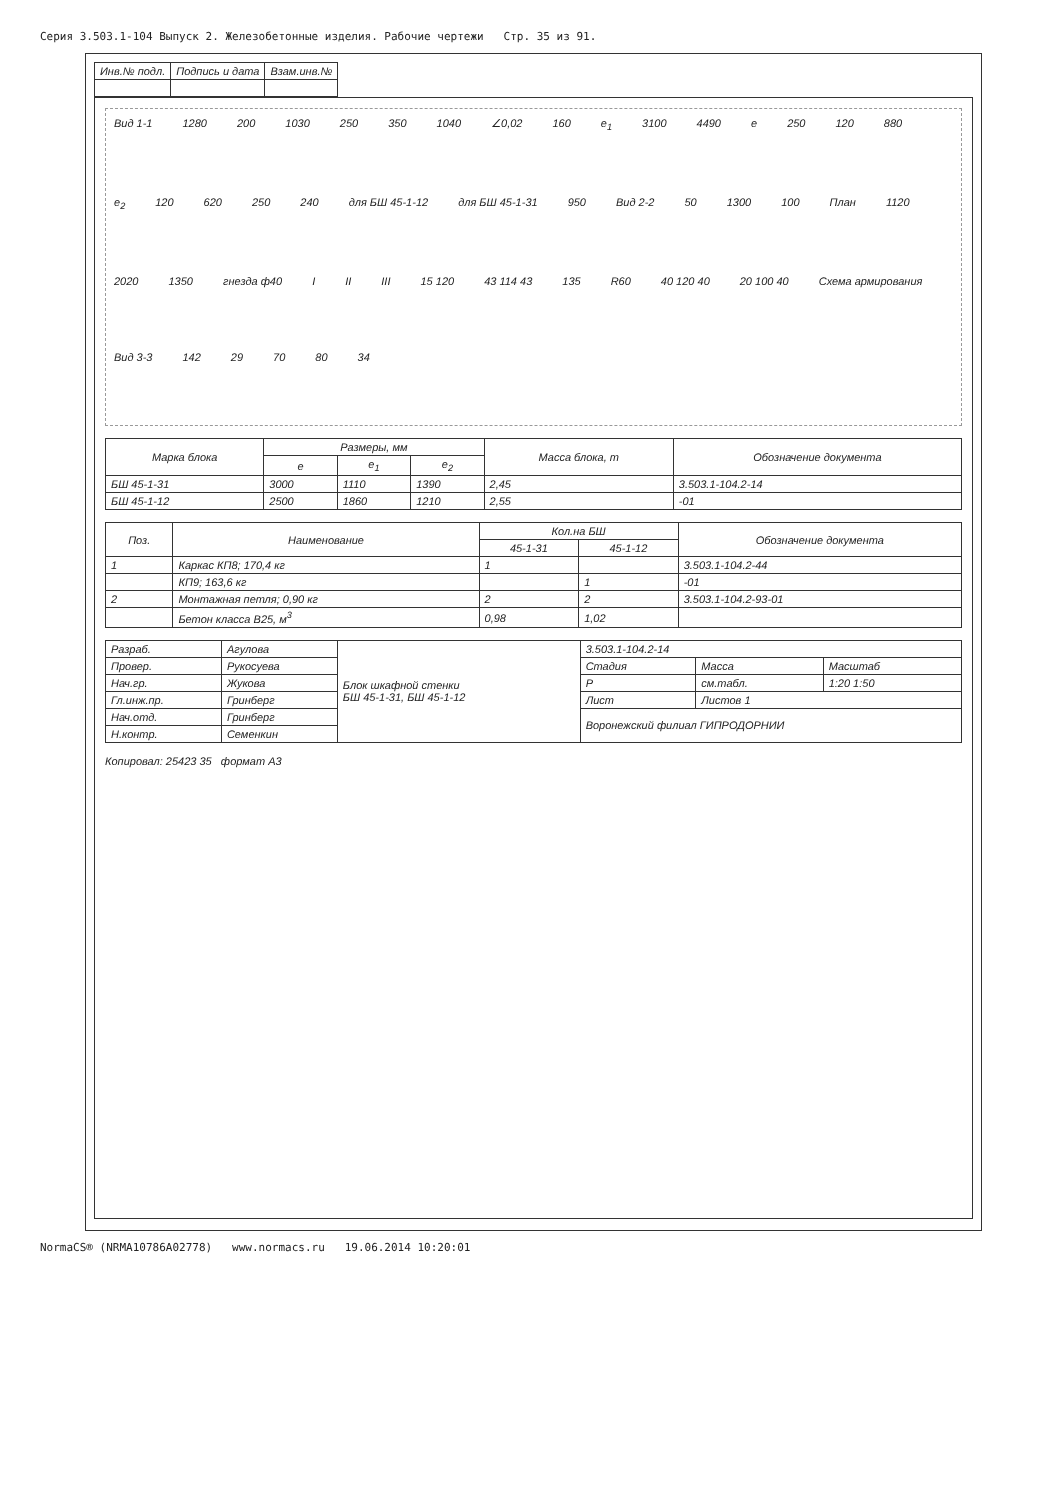Серия 3.503.1-104 Выпуск 2. Железобетонные изделия. Рабочие чертежи Стр. 35 из 91.
| Инв.№ подл. | Подпись и дата | Взам.инв.№ |
| --- | --- | --- |
Вид 1-1 1280 200 1030 250 350 1040 ∠0,02 160 e<sub>1</sub> 3100 4490 e 250 120 880 e<sub>2</sub> 120 620 250 240 для БШ 45-1-12 для БШ 45-1-31 950 Вид 2-2 50 1300 100 План 1120 2020 1350 гнезда ф40 I II III 15 120 43 114 43 135 R60 40 120 40 20 100 40 Схема армирования Вид 3-3 142 29 70 80 34
| Марка блока | Размеры, мм | | | Масса блока, т | Обозначение документа |
| --- | --- | --- | --- | --- | --- |
| | e | e<sub>1</sub> | e<sub>2</sub> | | |
| БШ 45-1-31 | 3000 | 1110 | 1390 | 2,45 | 3.503.1-104.2-14 |
| БШ 45-1-12 | 2500 | 1860 | 1210 | 2,55 | -01 |
| Поз. | Наименование | Кол.на БШ | | Обозначение документа |
| --- | --- | --- | --- | --- |
| | | 45-1-31 | 45-1-12 | |
| 1 | Каркас КП8; 170,4 кг | 1 | | 3.503.1-104.2-44 |
| | КП9; 163,6 кг | | 1 | -01 |
| 2 | Монтажная петля; 0,90 кг | 2 | 2 | 3.503.1-104.2-93-01 |
| | Бетон класса В25, м<sup>3</sup> | 0,98 | 1,02 | |
| Разраб. | Агулова | Блок шкафной стенки БШ 45-1-31, БШ 45-1-12 | 3.503.1-104.2-14 | | |
| Провер. | Рукосуева | | Стадия | Масса | Масштаб |
| Нач.гр. | Жукова | | Р | см.табл. | 1:20 1:50 |
| Гл.инж.пр. | Гринберг | | Лист | Листов 1 | |
| Нач.отд. | Гринберг | | Воронежский филиал ГИПРОДОРНИИ | | |
| Н.контр. | Семенкин | | | | |
Копировал: 25423 35 формат А3
NormaCS® (NRMA10786A02778) www.normacs.ru 19.06.2014 10:20:01